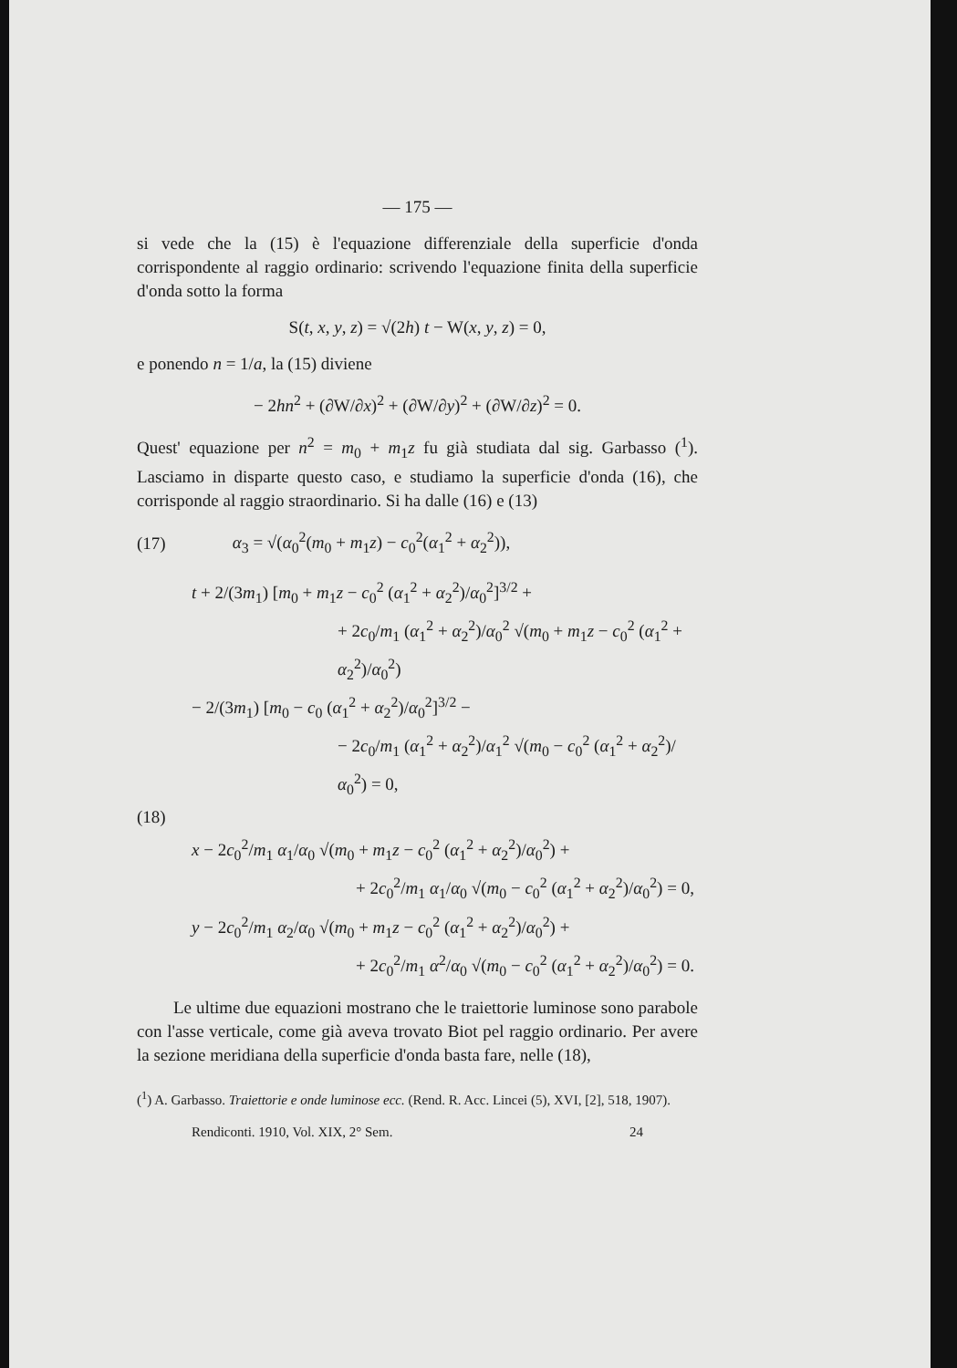— 175 —
si vede che la (15) è l'equazione differenziale della superficie d'onda corrispondente al raggio ordinario: scrivendo l'equazione finita della superficie d'onda sotto la forma
S(t, x, y, z) = √(2h) t − W(x, y, z) = 0,
e ponendo n = 1/a, la (15) diviene
− 2hn<sup>2</sup> + (∂W/∂x)<sup>2</sup> + (∂W/∂y)<sup>2</sup> + (∂W/∂z)<sup>2</sup> = 0.
Quest' equazione per n<sup>2</sup> = m<sub>0</sub> + m<sub>1</sub>z fu già studiata dal sig. Garbasso (<sup>1</sup>). Lasciamo in disparte questo caso, e studiamo la superficie d'onda (16), che corrisponde al raggio straordinario. Si ha dalle (16) e (13)
(17) α<sub>3</sub> = √(α<sub>0</sub><sup>2</sup>(m<sub>0</sub> + m<sub>1</sub>z) − c<sub>0</sub><sup>2</sup>(α<sub>1</sub><sup>2</sup> + α<sub>2</sub><sup>2</sup>)),
t + 2/(3m<sub>1</sub>) [m<sub>0</sub> + m<sub>1</sub>z − c<sub>0</sub><sup>2</sup> (α<sub>1</sub><sup>2</sup> + α<sub>2</sub><sup>2</sup>)/α<sub>0</sub><sup>2</sup>]<sup>3/2</sup> +
+ 2c<sub>0</sub>/m<sub>1</sub> (α<sub>1</sub><sup>2</sup> + α<sub>2</sub><sup>2</sup>)/α<sub>0</sub><sup>2</sup> √(m<sub>0</sub> + m<sub>1</sub>z − c<sub>0</sub><sup>2</sup> (α<sub>1</sub><sup>2</sup> + α<sub>2</sub><sup>2</sup>)/α<sub>0</sub><sup>2</sup>)
− 2/(3m<sub>1</sub>) [m<sub>0</sub> − c<sub>0</sub> (α<sub>1</sub><sup>2</sup> + α<sub>2</sub><sup>2</sup>)/α<sub>0</sub><sup>2</sup>]<sup>3/2</sup> −
− 2c<sub>0</sub>/m<sub>1</sub> (α<sub>1</sub><sup>2</sup> + α<sub>2</sub><sup>2</sup>)/α<sub>1</sub><sup>2</sup> √(m<sub>0</sub> − c<sub>0</sub><sup>2</sup> (α<sub>1</sub><sup>2</sup> + α<sub>2</sub><sup>2</sup>)/α<sub>0</sub><sup>2</sup>) = 0,
(18)
x − 2c<sub>0</sub><sup>2</sup>/m<sub>1</sub> α<sub>1</sub>/α<sub>0</sub> √(m<sub>0</sub> + m<sub>1</sub>z − c<sub>0</sub><sup>2</sup> (α<sub>1</sub><sup>2</sup> + α<sub>2</sub><sup>2</sup>)/α<sub>0</sub><sup>2</sup>) +
+ 2c<sub>0</sub><sup>2</sup>/m<sub>1</sub> α<sub>1</sub>/α<sub>0</sub> √(m<sub>0</sub> − c<sub>0</sub><sup>2</sup> (α<sub>1</sub><sup>2</sup> + α<sub>2</sub><sup>2</sup>)/α<sub>0</sub><sup>2</sup>) = 0,
y − 2c<sub>0</sub><sup>2</sup>/m<sub>1</sub> α<sub>2</sub>/α<sub>0</sub> √(m<sub>0</sub> + m<sub>1</sub>z − c<sub>0</sub><sup>2</sup> (α<sub>1</sub><sup>2</sup> + α<sub>2</sub><sup>2</sup>)/α<sub>0</sub><sup>2</sup>) +
+ 2c<sub>0</sub><sup>2</sup>/m<sub>1</sub> α<sup>2</sup>/α<sub>0</sub> √(m<sub>0</sub> − c<sub>0</sub><sup>2</sup> (α<sub>1</sub><sup>2</sup> + α<sub>2</sub><sup>2</sup>)/α<sub>0</sub><sup>2</sup>) = 0.
Le ultime due equazioni mostrano che le traiettorie luminose sono parabole con l'asse verticale, come già aveva trovato Biot pel raggio ordinario. Per avere la sezione meridiana della superficie d'onda basta fare, nelle (18),
(<sup>1</sup>) A. Garbasso. Traiettorie e onde luminose ecc. (Rend. R. Acc. Lincei (5), XVI, [2], 518, 1907).
Rendiconti. 1910, Vol. XIX, 2° Sem. 24